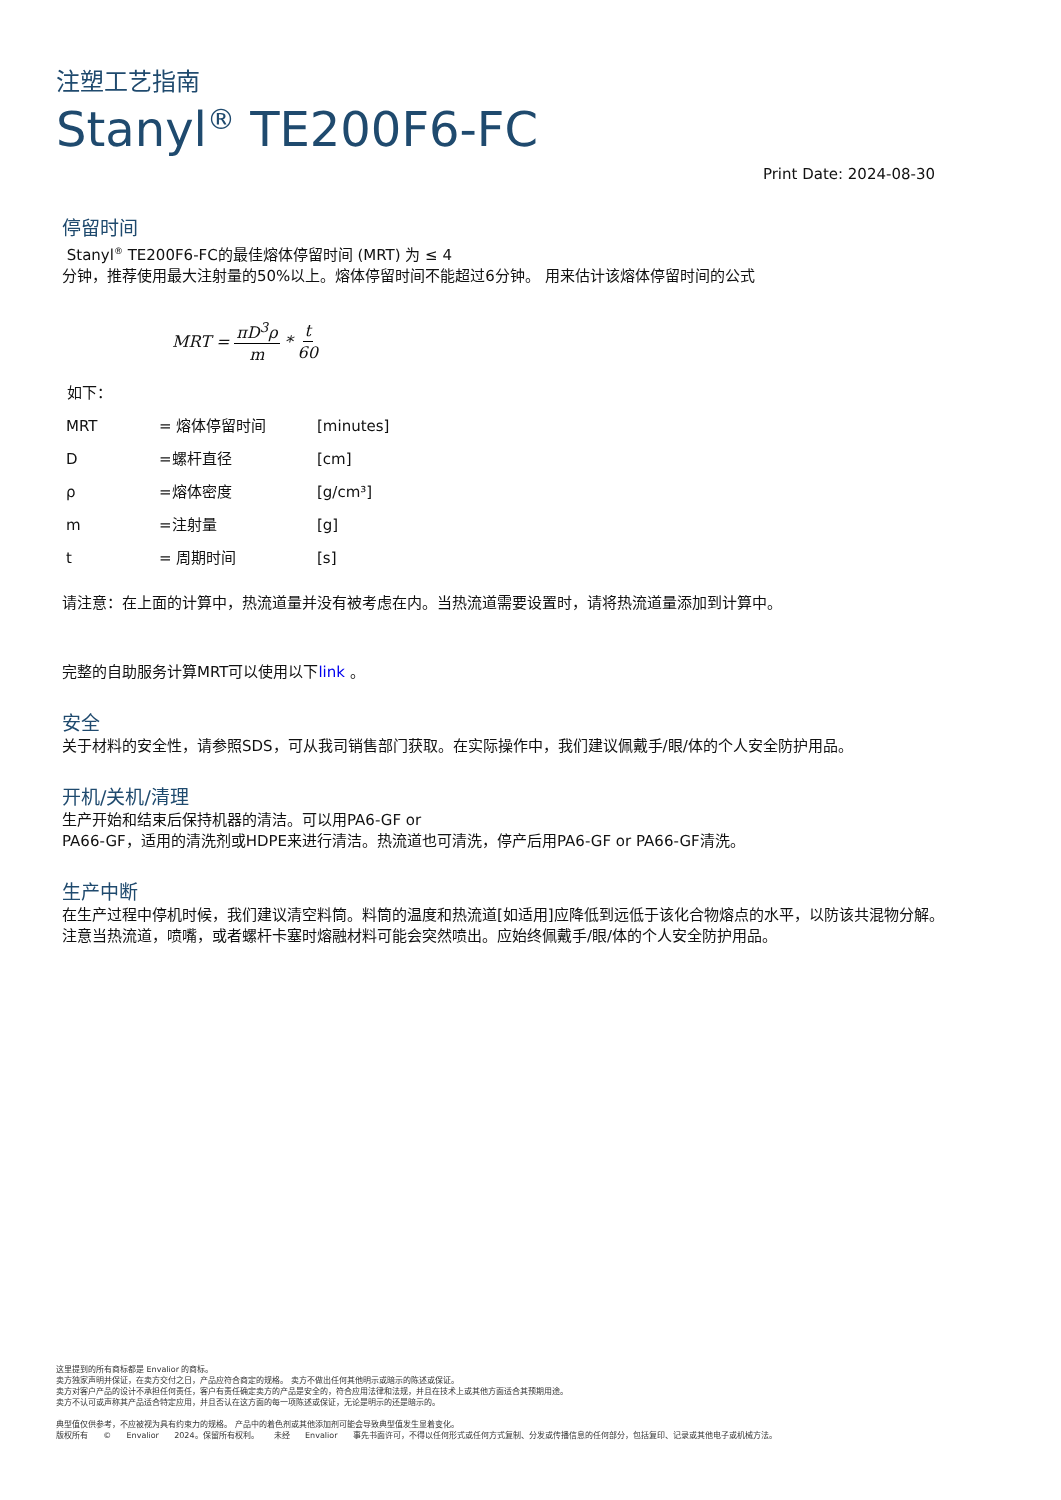注塑工艺指南
Stanyl<sup>®</sup> TE200F6-FC
Print Date: 2024-08-30
停留时间
Stanyl<sup>®</sup> TE200F6-FC的最佳熔体停留时间 (MRT) 为 ≤ 4
分钟，推荐使用最大注射量的50%以上。熔体停留时间不能超过6分钟。 用来估计该熔体停留时间的公式
MRT = πD<sup>3</sup>ρ m * t 60
如下：
| MRT | = 熔体停留时间 | [minutes] |
| D | =螺杆直径 | [cm] |
| ρ | =熔体密度 | [g/cm³] |
| m | =注射量 | [g] |
| t | = 周期时间 | [s] |
请注意：在上面的计算中，热流道量并没有被考虑在内。当热流道需要设置时，请将热流道量添加到计算中。
完整的自助服务计算MRT可以使用以下link 。
安全
关于材料的安全性，请参照SDS，可从我司销售部门获取。在实际操作中，我们建议佩戴手/眼/体的个人安全防护用品。
开机/关机/清理
生产开始和结束后保持机器的清洁。可以用PA6-GF or
PA66-GF，适用的清洗剂或HDPE来进行清洁。热流道也可清洗，停产后用PA6-GF or PA66-GF清洗。
生产中断
在生产过程中停机时候，我们建议清空料筒。料筒的温度和热流道[如适用]应降低到远低于该化合物熔点的水平，以防该共混物分解。
注意当热流道，喷嘴，或者螺杆卡塞时熔融材料可能会突然喷出。应始终佩戴手/眼/体的个人安全防护用品。
这里提到的所有商标都是 Envalior 的商标。
卖方独家声明并保证，在卖方交付之日，产品应符合商定的规格。 卖方不做出任何其他明示或暗示的陈述或保证。
卖方对客户产品的设计不承担任何责任，客户有责任确定卖方的产品是安全的，符合应用法律和法规，并且在技术上或其他方面适合其预期用途。
卖方不认可或声称其产品适合特定应用，并且否认在这方面的每一项陈述或保证，无论是明示的还是暗示的。
典型值仅供参考，不应被视为具有约束力的规格。 产品中的着色剂或其他添加剂可能会导致典型值发生显着变化。
版权所有 © Envalior 2024。保留所有权利。 未经 Envalior 事先书面许可，不得以任何形式或任何方式复制、分发或传播信息的任何部分，包括复印、记录或其他电子或机械方法。